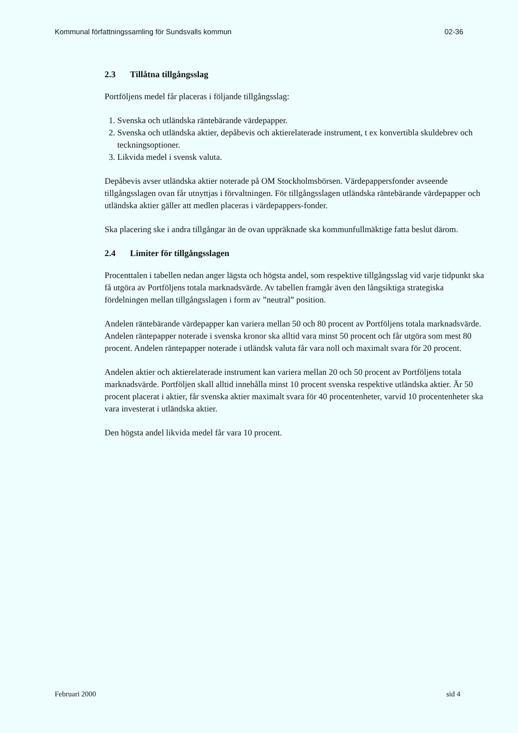Kommunal författningssamling för Sundsvalls kommun 02-36
2.3 Tillåtna tillgångsslag
Portföljens medel får placeras i följande tillgångsslag:
1. Svenska och utländska räntebärande värdepapper.
2. Svenska och utländska aktier, depåbevis och aktierelaterade instrument, t ex konvertibla skuldebrev och teckningsoptioner.
3. Likvida medel i svensk valuta.
Depåbevis avser utländska aktier noterade på OM Stockholmsbörsen. Värdepappersfonder avseende tillgångsslagen ovan får utnyttjas i förvaltningen. För tillgångsslagen utländska räntebärande värdepapper och utländska aktier gäller att medlen placeras i värdepappers-fonder.
Ska placering ske i andra tillgångar än de ovan uppräknade ska kommunfullmäktige fatta beslut därom.
2.4 Limiter för tillgångsslagen
Procenttalen i tabellen nedan anger lägsta och högsta andel, som respektive tillgångsslag vid varje tidpunkt ska få utgöra av Portföljens totala marknadsvärde. Av tabellen framgår även den långsiktiga strategiska fördelningen mellan tillgångsslagen i form av ”neutral” position.
Andelen räntebärande värdepapper kan variera mellan 50 och 80 procent av Portföljens totala marknadsvärde. Andelen räntepapper noterade i svenska kronor ska alltid vara minst 50 procent och får utgöra som mest 80 procent. Andelen räntepapper noterade i utländsk valuta får vara noll och maximalt svara för 20 procent.
Andelen aktier och aktierelaterade instrument kan variera mellan 20 och 50 procent av Portföljens totala marknadsvärde. Portföljen skall alltid innehålla minst 10 procent svenska respektive utländska aktier. Är 50 procent placerat i aktier, får svenska aktier maximalt svara för 40 procentenheter, varvid 10 procentenheter ska vara investerat i utländska aktier.
Den högsta andel likvida medel får vara 10 procent.
Februari 2000 sid 4